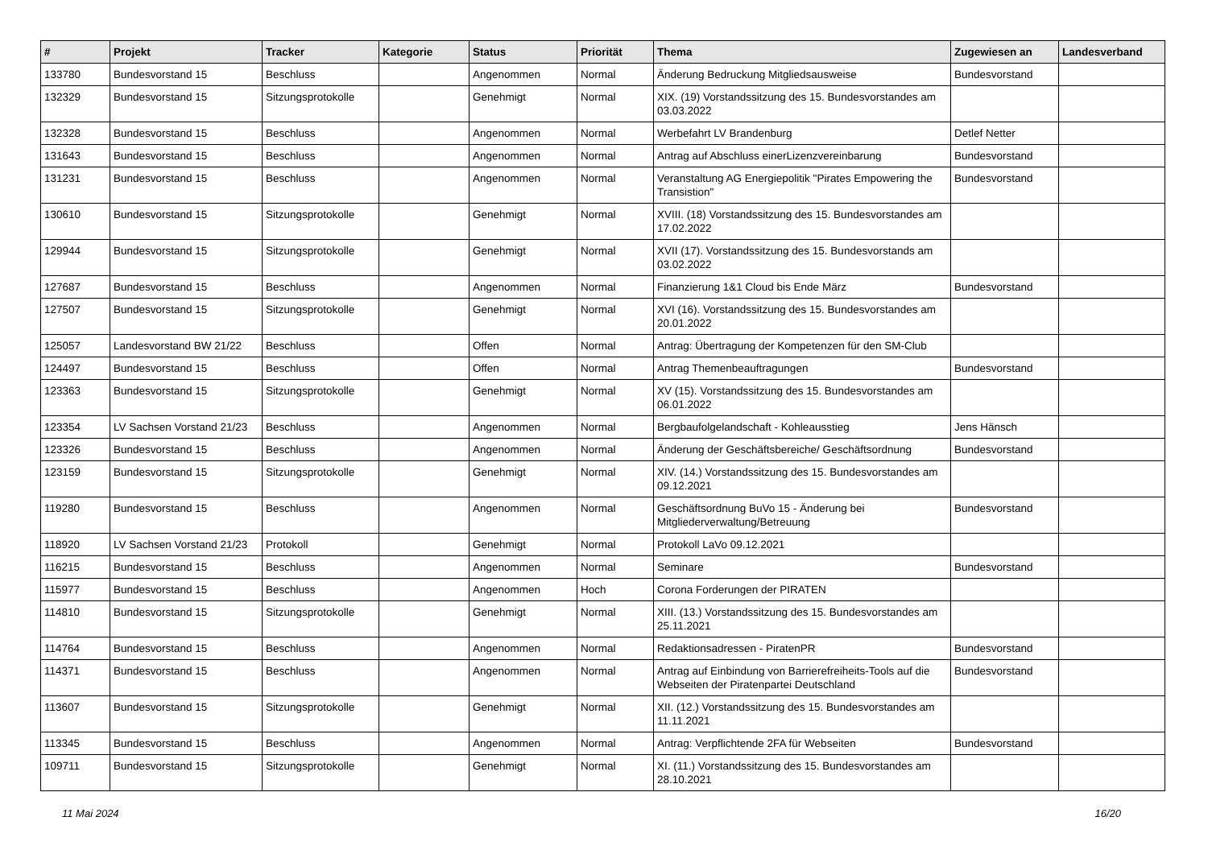| # | Projekt | Tracker | Kategorie | Status | Priorität | Thema | Zugewiesen an | Landesverband |
| --- | --- | --- | --- | --- | --- | --- | --- | --- |
| 133780 | Bundesvorstand 15 | Beschluss | | Angenommen | Normal | Änderung Bedruckung Mitgliedsausweise | Bundesvorstand | |
| 132329 | Bundesvorstand 15 | Sitzungsprotokolle | | Genehmigt | Normal | XIX. (19) Vorstandssitzung des 15. Bundesvorstandes am 03.03.2022 | | |
| 132328 | Bundesvorstand 15 | Beschluss | | Angenommen | Normal | Werbefahrt LV Brandenburg | Detlef Netter | |
| 131643 | Bundesvorstand 15 | Beschluss | | Angenommen | Normal | Antrag auf Abschluss einerLizenzvereinbarung | Bundesvorstand | |
| 131231 | Bundesvorstand 15 | Beschluss | | Angenommen | Normal | Veranstaltung AG Energiepolitik "Pirates Empowering the Transistion" | Bundesvorstand | |
| 130610 | Bundesvorstand 15 | Sitzungsprotokolle | | Genehmigt | Normal | XVIII. (18) Vorstandssitzung des 15. Bundesvorstandes am 17.02.2022 | | |
| 129944 | Bundesvorstand 15 | Sitzungsprotokolle | | Genehmigt | Normal | XVII (17). Vorstandssitzung des 15. Bundesvorstands am 03.02.2022 | | |
| 127687 | Bundesvorstand 15 | Beschluss | | Angenommen | Normal | Finanzierung 1&1 Cloud bis Ende März | Bundesvorstand | |
| 127507 | Bundesvorstand 15 | Sitzungsprotokolle | | Genehmigt | Normal | XVI (16). Vorstandssitzung des 15. Bundesvorstandes am 20.01.2022 | | |
| 125057 | Landesvorstand BW 21/22 | Beschluss | | Offen | Normal | Antrag: Übertragung der Kompetenzen für den SM-Club | | |
| 124497 | Bundesvorstand 15 | Beschluss | | Offen | Normal | Antrag Themenbeauftragungen | Bundesvorstand | |
| 123363 | Bundesvorstand 15 | Sitzungsprotokolle | | Genehmigt | Normal | XV (15). Vorstandssitzung des 15. Bundesvorstandes am 06.01.2022 | | |
| 123354 | LV Sachsen Vorstand 21/23 | Beschluss | | Angenommen | Normal | Bergbaufolgelandschaft - Kohleausstieg | Jens Hänsch | |
| 123326 | Bundesvorstand 15 | Beschluss | | Angenommen | Normal | Änderung der Geschäftsbereiche/ Geschäftsordnung | Bundesvorstand | |
| 123159 | Bundesvorstand 15 | Sitzungsprotokolle | | Genehmigt | Normal | XIV. (14.) Vorstandssitzung des 15. Bundesvorstandes am 09.12.2021 | | |
| 119280 | Bundesvorstand 15 | Beschluss | | Angenommen | Normal | Geschäftsordnung BuVo 15 - Änderung bei Mitgliederverwaltung/Betreuung | Bundesvorstand | |
| 118920 | LV Sachsen Vorstand 21/23 | Protokoll | | Genehmigt | Normal | Protokoll LaVo 09.12.2021 | | |
| 116215 | Bundesvorstand 15 | Beschluss | | Angenommen | Normal | Seminare | Bundesvorstand | |
| 115977 | Bundesvorstand 15 | Beschluss | | Angenommen | Hoch | Corona Forderungen der PIRATEN | | |
| 114810 | Bundesvorstand 15 | Sitzungsprotokolle | | Genehmigt | Normal | XIII. (13.) Vorstandssitzung des 15. Bundesvorstandes am 25.11.2021 | | |
| 114764 | Bundesvorstand 15 | Beschluss | | Angenommen | Normal | Redaktionsadressen - PiratenPR | Bundesvorstand | |
| 114371 | Bundesvorstand 15 | Beschluss | | Angenommen | Normal | Antrag auf Einbindung von Barrierefreiheits-Tools auf die Webseiten der Piratenpartei Deutschland | Bundesvorstand | |
| 113607 | Bundesvorstand 15 | Sitzungsprotokolle | | Genehmigt | Normal | XII. (12.) Vorstandssitzung des 15. Bundesvorstandes am 11.11.2021 | | |
| 113345 | Bundesvorstand 15 | Beschluss | | Angenommen | Normal | Antrag: Verpflichtende 2FA für Webseiten | Bundesvorstand | |
| 109711 | Bundesvorstand 15 | Sitzungsprotokolle | | Genehmigt | Normal | XI. (11.) Vorstandssitzung des 15. Bundesvorstandes am 28.10.2021 | | |
11 Mai 2024 16/20